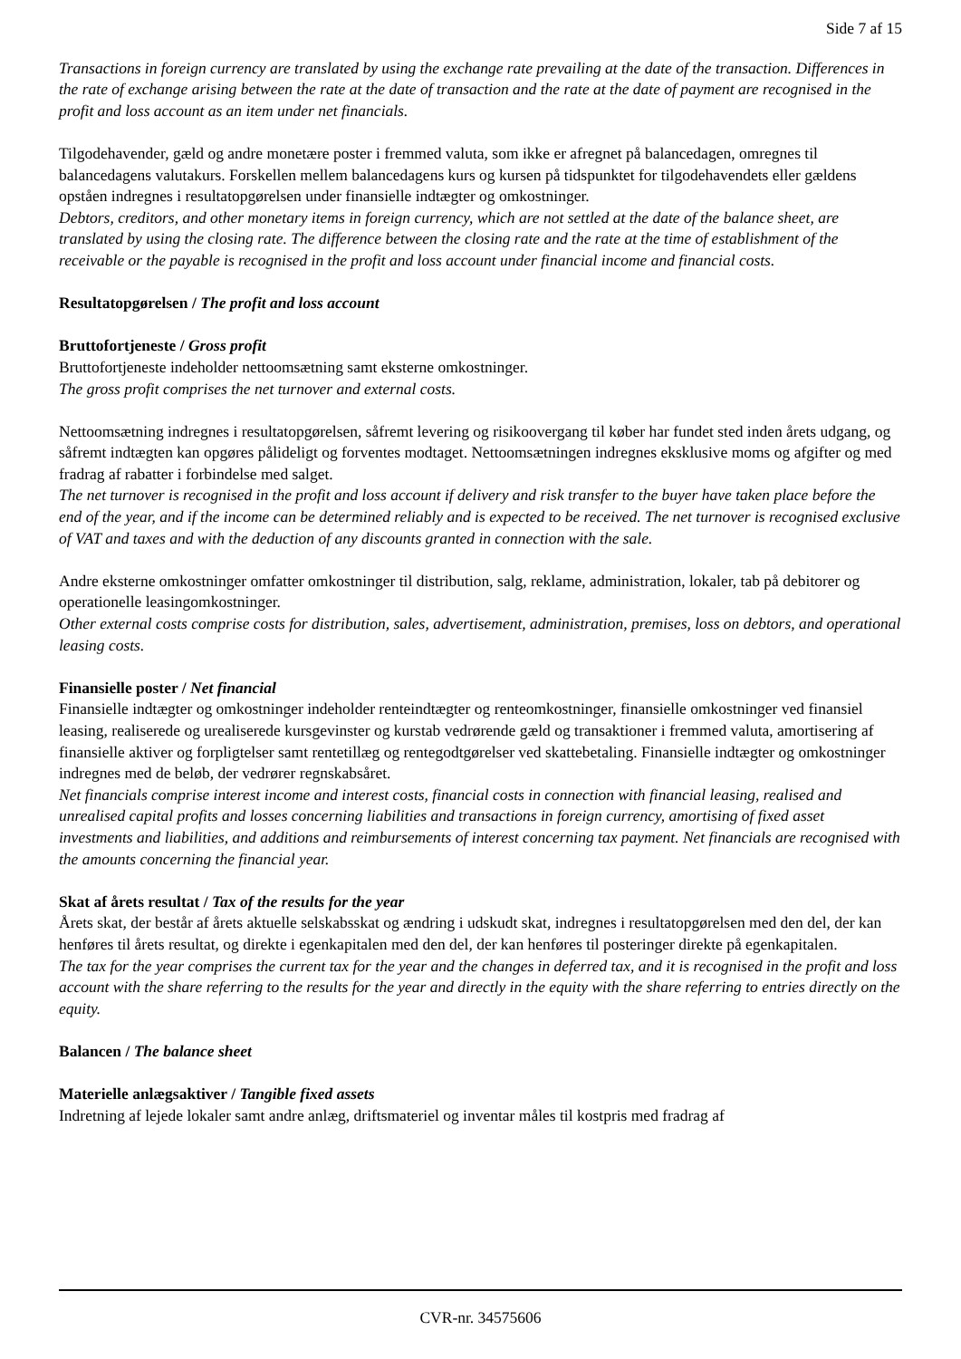Side 7 af 15
Transactions in foreign currency are translated by using the exchange rate prevailing at the date of the transaction. Differences in the rate of exchange arising between the rate at the date of transaction and the rate at the date of payment are recognised in the profit and loss account as an item under net financials.
Tilgodehavender, gæld og andre monetære poster i fremmed valuta, som ikke er afregnet på balancedagen, omregnes til balancedagens valutakurs. Forskellen mellem balancedagens kurs og kursen på tidspunktet for tilgodehavendets eller gældens opståen indregnes i resultatopgørelsen under finansielle indtægter og omkostninger.
Debtors, creditors, and other monetary items in foreign currency, which are not settled at the date of the balance sheet, are translated by using the closing rate. The difference between the closing rate and the rate at the time of establishment of the receivable or the payable is recognised in the profit and loss account under financial income and financial costs.
Resultatopgørelsen / The profit and loss account
Bruttofortjeneste / Gross profit
Bruttofortjeneste indeholder nettoomsætning samt eksterne omkostninger.
The gross profit comprises the net turnover and external costs.
Nettoomsætning indregnes i resultatopgørelsen, såfremt levering og risikoovergang til køber har fundet sted inden årets udgang, og såfremt indtægten kan opgøres pålideligt og forventes modtaget. Nettoomsætningen indregnes eksklusive moms og afgifter og med fradrag af rabatter i forbindelse med salget.
The net turnover is recognised in the profit and loss account if delivery and risk transfer to the buyer have taken place before the end of the year, and if the income can be determined reliably and is expected to be received. The net turnover is recognised exclusive of VAT and taxes and with the deduction of any discounts granted in connection with the sale.
Andre eksterne omkostninger omfatter omkostninger til distribution, salg, reklame, administration, lokaler, tab på debitorer og operationelle leasingomkostninger.
Other external costs comprise costs for distribution, sales, advertisement, administration, premises, loss on debtors, and operational leasing costs.
Finansielle poster / Net financial
Finansielle indtægter og omkostninger indeholder renteindtægter og renteomkostninger, finansielle omkostninger ved finansiel leasing, realiserede og urealiserede kursgevinster og kurstab vedrørende gæld og transaktioner i fremmed valuta, amortisering af finansielle aktiver og forpligtelser samt rentetillæg og rentegodtgørelser ved skattebetaling. Finansielle indtægter og omkostninger indregnes med de beløb, der vedrører regnskabsåret.
Net financials comprise interest income and interest costs, financial costs in connection with financial leasing, realised and unrealised capital profits and losses concerning liabilities and transactions in foreign currency, amortising of fixed asset investments and liabilities, and additions and reimbursements of interest concerning tax payment. Net financials are recognised with the amounts concerning the financial year.
Skat af årets resultat / Tax of the results for the year
Årets skat, der består af årets aktuelle selskabsskat og ændring i udskudt skat, indregnes i resultatopgørelsen med den del, der kan henføres til årets resultat, og direkte i egenkapitalen med den del, der kan henføres til posteringer direkte på egenkapitalen.
The tax for the year comprises the current tax for the year and the changes in deferred tax, and it is recognised in the profit and loss account with the share referring to the results for the year and directly in the equity with the share referring to entries directly on the equity.
Balancen / The balance sheet
Materielle anlægsaktiver / Tangible fixed assets
Indretning af lejede lokaler samt andre anlæg, driftsmateriel og inventar måles til kostpris med fradrag af
CVR-nr. 34575606